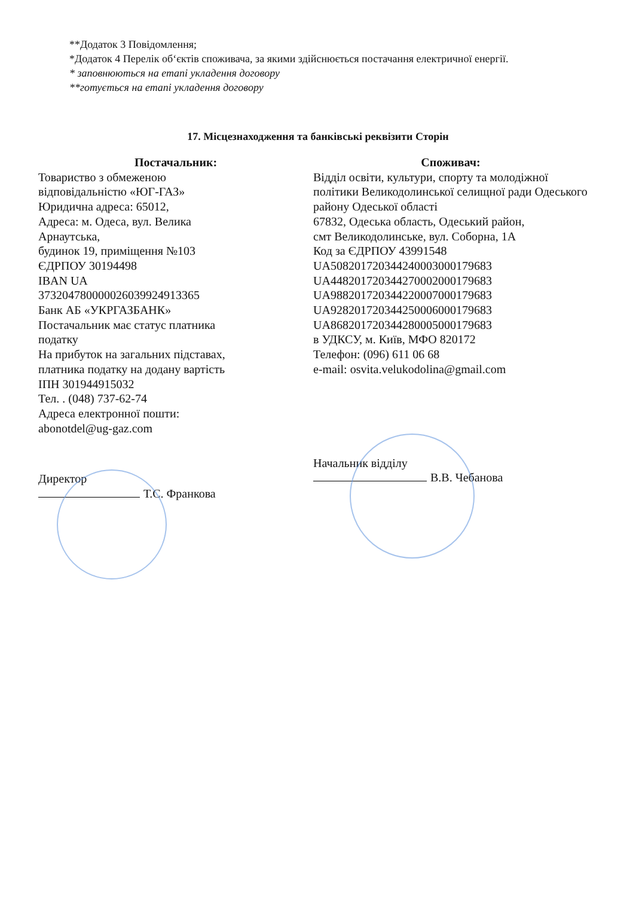**Додаток 3 Повідомлення;
*Додаток 4 Перелік об‘єктів споживача, за якими здійснюється постачання електричної енергії.
* заповнюються на етапі укладення договору
**готується на етапі укладення договору
17. Місцезнаходження та банківські реквізити Сторін
Постачальник:
Товариство з обмеженою
відповідальністю «ЮГ-ГАЗ»
Юридична адреса: 65012,
Адреса: м. Одеса, вул. Велика
Арнаутська,
будинок 19, приміщення №103
ЄДРПОУ 30194498
IBAN UA
373204780000026039924913365
Банк АБ «УКРГАЗБАНК»
Постачальник має статус платника
податку
На прибуток на загальних підставах,
платника податку на додану вартість
ІПН 301944915032
Тел. . (048) 737-62-74
Адреса електронної пошти:
abonotdel@ug-gaz.com
Директор
Т.С. Франкова
Споживач:
Відділ освіти, культури, спорту та молодіжної політики Великодолинської селищної ради Одеського району Одеської області
67832, Одеська область, Одеський район,
смт Великодолинське, вул. Соборна, 1А
Код за ЄДРПОУ 43991548
UA508201720344240003000179683
UA448201720344270002000179683
UA988201720344220007000179683
UA928201720344250006000179683
UA868201720344280005000179683
в УДКСУ, м. Київ, МФО 820172
Телефон: (096) 611 06 68
e-mail: osvita.velukodolina@gmail.com
Начальник відділу
В.В. Чебанова